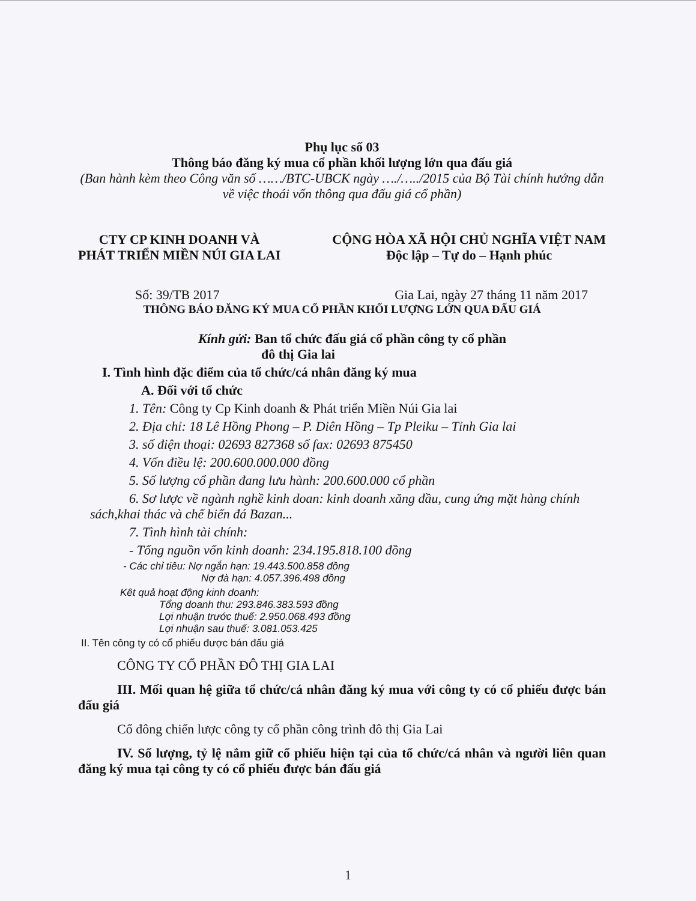Phụ lục số 03
Thông báo đăng ký mua cổ phần khối lượng lớn qua đấu giá
(Ban hành kèm theo Công văn số ……/BTC-UBCK ngày …./…../2015 của Bộ Tài chính hướng dẫn về việc thoái vốn thông qua đấu giá cổ phần)
CTY CP KINH DOANH VÀ
PHÁT TRIỂN MIỀN NÚI GIA LAI
CỘNG HÒA XÃ HỘI CHỦ NGHĨA VIỆT NAM
Độc lập – Tự do – Hạnh phúc
Số: 39/TB 2017 Gia Lai, ngày 27 tháng 11 năm 2017
THÔNG BÁO ĐĂNG KÝ MUA CỔ PHẦN KHỐI LƯỢNG LỚN QUA ĐẤU GIÁ
Kính gửi: Ban tổ chức đấu giá cổ phần công ty cổ phần
đô thị Gia lai
I. Tình hình đặc điểm của tổ chức/cá nhân đăng ký mua
A. Đối với tổ chức
1. Tên: Công ty Cp Kinh doanh & Phát triển Miền Núi Gia lai
2. Địa chỉ: 18 Lê Hồng Phong – P. Diên Hồng – Tp Pleiku – Tỉnh Gia lai
3. số điện thoại: 02693 827368 số fax: 02693 875450
4. Vốn điều lệ: 200.600.000.000 đồng
5. Số lượng cổ phần đang lưu hành: 200.600.000 cổ phần
6. Sơ lược về ngành nghề kinh doan: kinh doanh xăng dầu, cung ứng mặt hàng chính sách,khai thác và chế biến đá Bazan...
7. Tình hình tài chính:
- Tổng nguồn vốn kinh doanh: 234.195.818.100 đồng
- Các chỉ tiêu: Nợ ngắn hạn: 19.443.500.858 đồng
Nợ đà hạn: 4.057.396.498 đồng
Kêt quả hoạt động kinh doanh:
Tổng doanh thu: 293.846.383.593 đồng
Lợi nhuận trước thuế: 2.950.068.493 đồng
Lợi nhuận sau thuế: 3.081.053.425
II. Tên công ty có cổ phiếu được bán đấu giá
CÔNG TY CỔ PHẦN ĐÔ THỊ GIA LAI
III. Mối quan hệ giữa tổ chức/cá nhân đăng ký mua với công ty có cổ phiếu được bán đấu giá
Cổ đông chiến lược công ty cổ phần công trình đô thị Gia Lai
IV. Số lượng, tỷ lệ nắm giữ cổ phiếu hiện tại của tổ chức/cá nhân và người liên quan đăng ký mua tại công ty có cổ phiếu được bán đấu giá
1